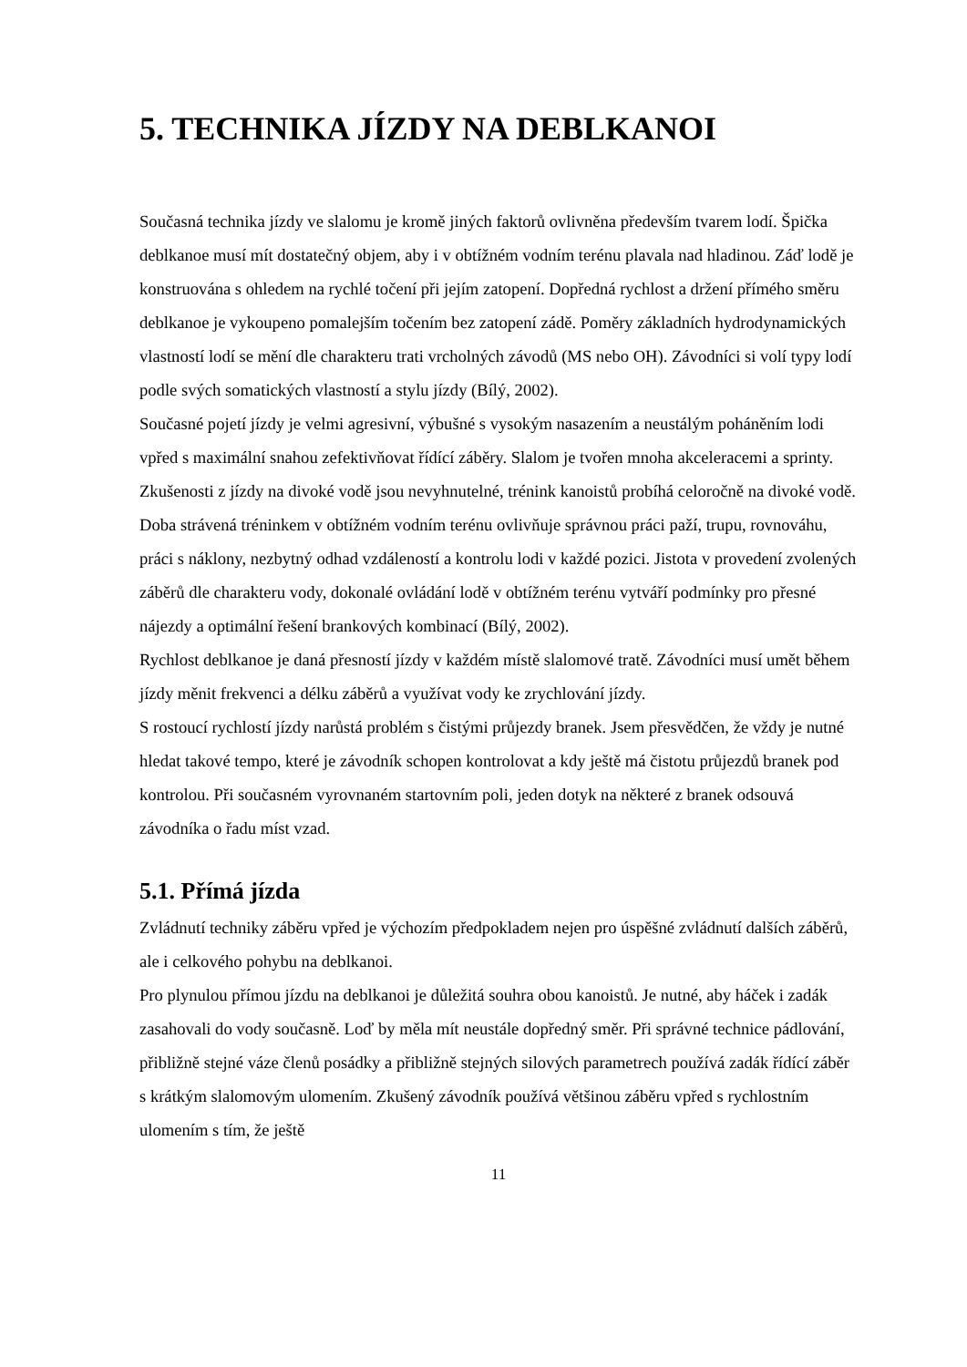5. TECHNIKA JÍZDY NA DEBLKANOI
Současná technika jízdy ve slalomu je kromě jiných faktorů ovlivněna především tvarem lodí. Špička deblkanoe musí mít dostatečný objem, aby i v obtížném vodním terénu plavala nad hladinou. Záď lodě je konstruována s ohledem na rychlé točení při jejím zatopení. Dopředná rychlost a držení přímého směru deblkanoe je vykoupeno pomalejším točením bez zatopení zádě. Poměry základních hydrodynamických vlastností lodí se mění dle charakteru trati vrcholných závodů (MS nebo OH). Závodníci si volí typy lodí podle svých somatických vlastností a stylu jízdy (Bílý, 2002).
Současné pojetí jízdy je velmi agresivní, výbušné s vysokým nasazením a neustálým poháněním lodi vpřed s maximální snahou zefektivňovat řídící záběry. Slalom je tvořen mnoha akceleracemi a sprinty. Zkušenosti z jízdy na divoké vodě jsou nevyhnutelné, trénink kanoistů probíhá celoročně na divoké vodě. Doba strávená tréninkem v obtížném vodním terénu ovlivňuje správnou práci paží, trupu, rovnováhu, práci s náklony, nezbytný odhad vzdáleností a kontrolu lodi v každé pozici. Jistota v provedení zvolených záběrů dle charakteru vody, dokonalé ovládání lodě v obtížném terénu vytváří podmínky pro přesné nájezdy a optimální řešení brankových kombinací (Bílý, 2002).
Rychlost deblkanoe je daná přesností jízdy v každém místě slalomové tratě. Závodníci musí umět během jízdy měnit frekvenci a délku záběrů a využívat vody ke zrychlování jízdy.
S rostoucí rychlostí jízdy narůstá problém s čistými průjezdy branek. Jsem přesvědčen, že vždy je nutné hledat takové tempo, které je závodník schopen kontrolovat a kdy ještě má čistotu průjezdů branek pod kontrolou. Při současném vyrovnaném startovním poli, jeden dotyk na některé z branek odsouvá závodníka o řadu míst vzad.
5.1. Přímá jízda
Zvládnutí techniky záběru vpřed je výchozím předpokladem nejen pro úspěšné zvládnutí dalších záběrů, ale i celkového pohybu na deblkanoi.
Pro plynulou přímou jízdu na deblkanoi je důležitá souhra obou kanoistů. Je nutné, aby háček i zadák zasahovali do vody současně. Loď by měla mít neustále dopředný směr. Při správné technice pádlování, přibližně stejné váze členů posádky a přibližně stejných silových parametrech používá zadák řídící záběr s krátkým slalomovým ulomením. Zkušený závodník používá většinou záběru vpřed s rychlostním ulomením s tím, že ještě
11